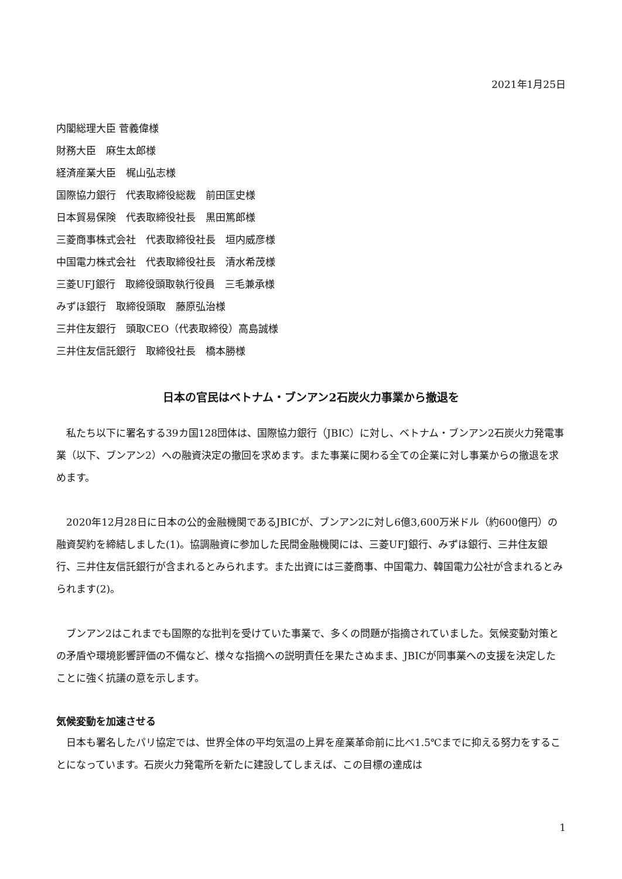2021年1月25日
内閣総理大臣 菅義偉様
財務大臣　麻生太郎様
経済産業大臣　梶山弘志様
国際協力銀行　代表取締役総裁　前田匡史様
日本貿易保険　代表取締役社長　黒田篤郎様
三菱商事株式会社　代表取締役社長　垣内威彦様
中国電力株式会社　代表取締役社長　清水希茂様
三菱UFJ銀行　取締役頭取執行役員　三毛兼承様
みずほ銀行　取締役頭取　藤原弘治様
三井住友銀行　頭取CEO（代表取締役）高島誠様
三井住友信託銀行　取締役社長　橋本勝様
日本の官民はベトナム・ブンアン2石炭火力事業から撤退を
私たち以下に署名する39カ国128団体は、国際協力銀行（JBIC）に対し、ベトナム・ブンアン2石炭火力発電事業（以下、ブンアン2）への融資決定の撤回を求めます。また事業に関わる全ての企業に対し事業からの撤退を求めます。
2020年12月28日に日本の公的金融機関であるJBICが、ブンアン2に対し6億3,600万米ドル（約600億円）の融資契約を締結しました(1)。協調融資に参加した民間金融機関には、三菱UFJ銀行、みずほ銀行、三井住友銀行、三井住友信託銀行が含まれるとみられます。また出資には三菱商事、中国電力、韓国電力公社が含まれるとみられます(2)。
ブンアン2はこれまでも国際的な批判を受けていた事業で、多くの問題が指摘されていました。気候変動対策との矛盾や環境影響評価の不備など、様々な指摘への説明責任を果たさぬまま、JBICが同事業への支援を決定したことに強く抗議の意を示します。
気候変動を加速させる
日本も署名したパリ協定では、世界全体の平均気温の上昇を産業革命前に比べ1.5℃までに抑える努力をすることになっています。石炭火力発電所を新たに建設してしまえば、この目標の達成は
1